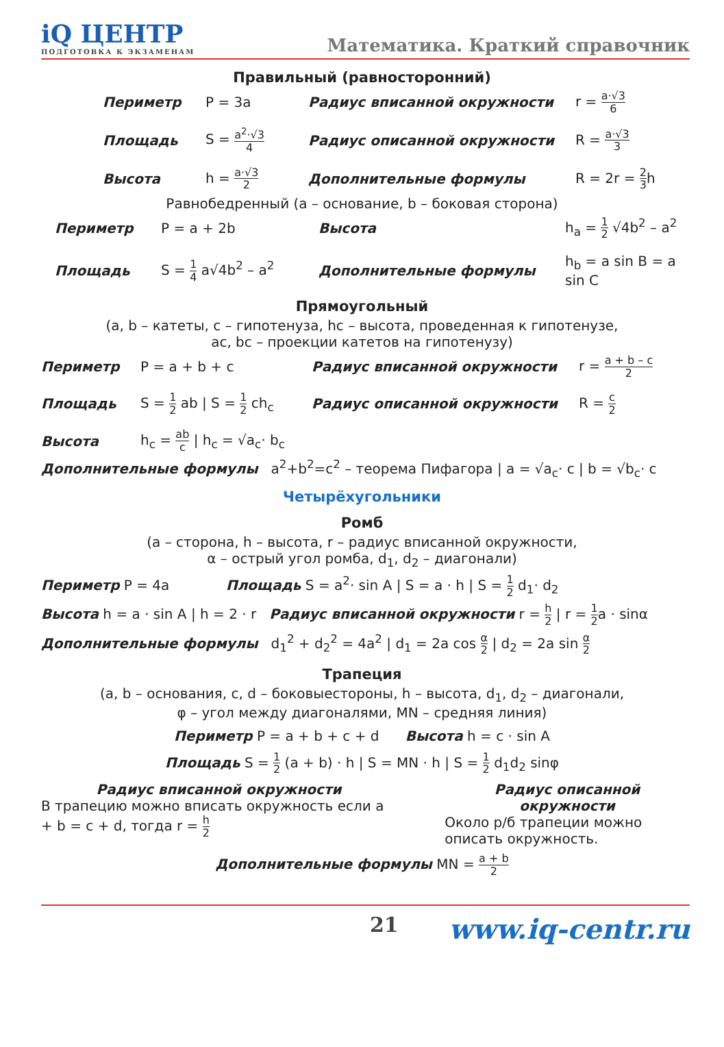iQ ЦЕНТР
ПОДГОТОВКА К ЭКЗАМЕНАМ
Математика. Краткий справочник
Правильный (равносторонний)
Периметр P = 3a Радиус вписанной окружности r = a·√3 6 Площадь S = a<sup>2</sup>·√3 4 Радиус описанной окружности R = a·√3 3 Высота h = a·√3 2 Дополнительные формулы R = 2r = 2 3h
Равнобедренный (a – основание, b – боковая сторона)
Периметр P = a + 2b Высота h<sub>a</sub> = 1 2 √4b<sup>2</sup> – a<sup>2</sup> Площадь S = 1 4 a√4b<sup>2</sup> – a<sup>2</sup> Дополнительные формулы h<sub>b</sub> = a sin B = a sin C
Прямоугольный
(a, b – катеты, c – гипотенуза, hc – высота, проведенная к гипотенузе,
ac, bc – проекции катетов на гипотенузу)
Периметр P = a + b + c Радиус вписанной окружности r = a + b – c 2 Площадь S = 1 2 ab | S = 1 2 ch<sub>c</sub> Радиус описанной окружности R = c 2 Высота h<sub>c</sub> = ab c | h<sub>c</sub> = √a<sub>c</sub>· b<sub>c</sub>
Дополнительные формулы a<sup>2</sup>+b<sup>2</sup>=c<sup>2</sup> – теорема Пифагора | a = √a<sub>c</sub>· c | b = √b<sub>c</sub>· c
Четырёхугольники
Ромб
(a – сторона, h – высота, r – радиус вписанной окружности,
α – острый угол ромба, d<sub>1</sub>, d<sub>2</sub> – диагонали)
Периметр P = 4a Площадь S = a<sup>2</sup>· sin A | S = a · h | S = 1 2 d<sub>1</sub>· d<sub>2</sub>
Высота h = a · sin A | h = 2 · r Радиус вписанной окружности r = h 2 | r = 1 2a · sinα
Дополнительные формулы d<sub>1</sub><sup>2</sup> + d<sub>2</sub><sup>2</sup> = 4a<sup>2</sup> | d<sub>1</sub> = 2a cos α 2 | d<sub>2</sub> = 2a sin α 2
Трапеция
(a, b – основания, c, d – боковыестороны, h – высота, d<sub>1</sub>, d<sub>2</sub> – диагонали,
φ – угол между диагоналями, MN – средняя линия)
Периметр P = a + b + c + d Высота h = c · sin A
Площадь S = 1 2 (a + b) · h | S = MN · h | S = 1 2 d<sub>1</sub>d<sub>2</sub> sinφ
Радиус вписанной окружности
В трапецию можно вписать окружность если a + b = c + d, тогда r = h 2
Радиус описанной окружности
Около р/б трапеции можно описать окружность.
Дополнительные формулы MN = a + b 2
21 www.iq-centr.ru